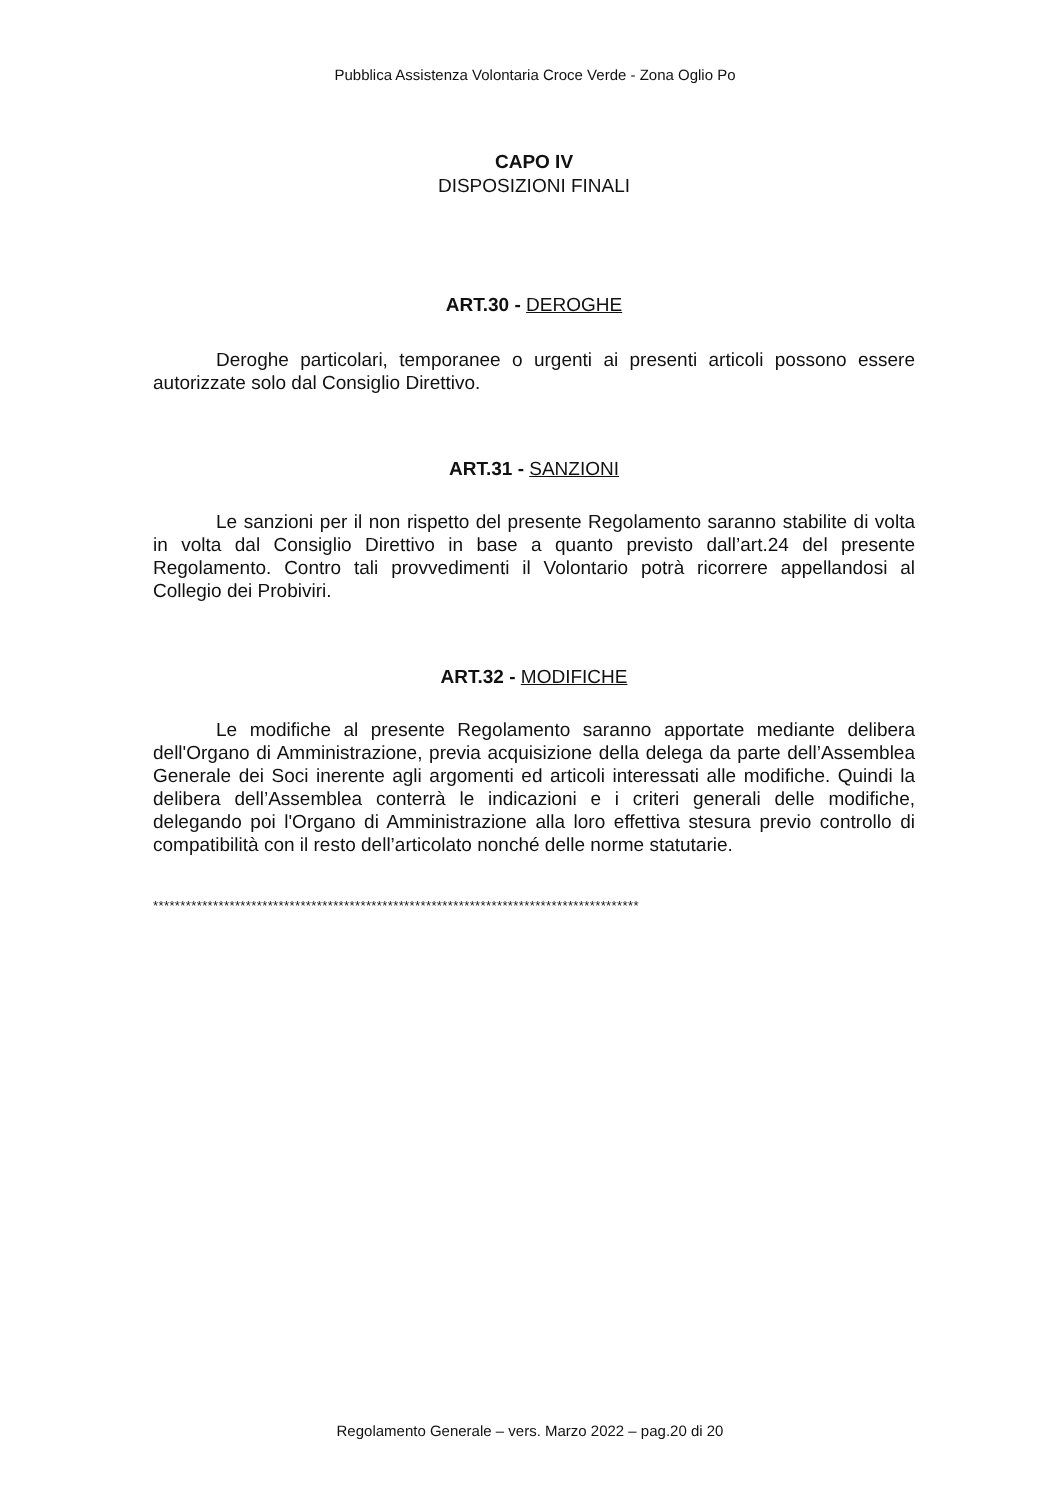Pubblica Assistenza Volontaria Croce Verde - Zona Oglio Po
CAPO IV
DISPOSIZIONI FINALI
ART.30 - DEROGHE
Deroghe particolari, temporanee o urgenti ai presenti articoli possono essere autorizzate solo dal Consiglio Direttivo.
ART.31 - SANZIONI
Le sanzioni per il non rispetto del presente Regolamento saranno stabilite di volta in volta dal Consiglio Direttivo in base a quanto previsto dall’art.24 del presente Regolamento. Contro tali provvedimenti il Volontario potrà ricorrere appellandosi al Collegio dei Probiviri.
ART.32 - MODIFICHE
Le modifiche al presente Regolamento saranno apportate mediante delibera dell'Organo di Amministrazione, previa acquisizione della delega da parte dell’Assemblea Generale dei Soci inerente agli argomenti ed articoli interessati alle modifiche. Quindi la delibera dell’Assemblea conterrà le indicazioni e i criteri generali delle modifiche, delegando poi l'Organo di Amministrazione alla loro effettiva stesura previo controllo di compatibilità con il resto dell’articolato nonché delle norme statutarie.
*****************************************************************************************
Regolamento Generale – vers. Marzo 2022 – pag.20 di 20